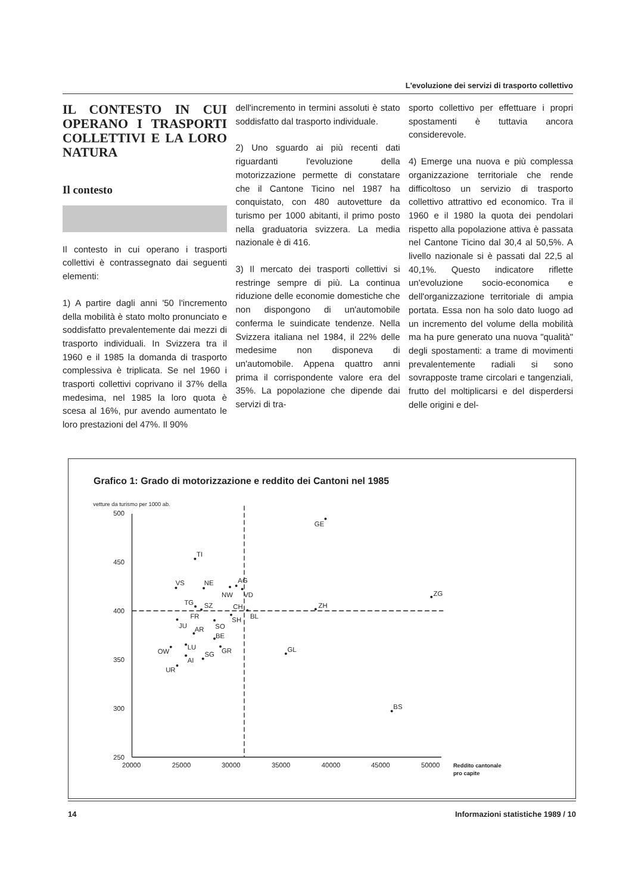L'evoluzione dei servizi di trasporto collettivo
IL CONTESTO IN CUI OPERANO I TRASPORTI COLLETTIVI E LA LORO NATURA
Il contesto
Il contesto in cui operano i trasporti collettivi è contrassegnato dai seguenti elementi:
1) A partire dagli anni '50 l'incremento della mobilità è stato molto pronunciato e soddisfatto prevalentemente dai mezzi di trasporto individuali. In Svizzera tra il 1960 e il 1985 la domanda di trasporto complessiva è triplicata. Se nel 1960 i trasporti collettivi coprivano il 37% della medesima, nel 1985 la loro quota è scesa al 16%, pur avendo aumentato le loro prestazioni del 47%. Il 90%
dell'incremento in termini assoluti è stato soddisfatto dal trasporto individuale.
2) Uno sguardo ai più recenti dati riguardanti l'evoluzione della motorizzazione permette di constatare che il Cantone Ticino nel 1987 ha conquistato, con 480 autovetture da turismo per 1000 abitanti, il primo posto nella graduatoria svizzera. La media nazionale è di 416.
3) Il mercato dei trasporti collettivi si restringe sempre di più. La continua riduzione delle economie domestiche che non dispongono di un'automobile conferma le suindicate tendenze. Nella Svizzera italiana nel 1984, il 22% delle medesime non disponeva di un'automobile. Appena quattro anni prima il corrispondente valore era del 35%. La popolazione che dipende dai servizi di tra-
sporto collettivo per effettuare i propri spostamenti è tuttavia ancora considerevole.
4) Emerge una nuova e più complessa organizzazione territoriale che rende difficoltoso un servizio di trasporto collettivo attrattivo ed economico. Tra il 1960 e il 1980 la quota dei pendolari rispetto alla popolazione attiva è passata nel Cantone Ticino dal 30,4 al 50,5%. A livello nazionale si è passati dal 22,5 al 40,1%. Questo indicatore riflette un'evoluzione socio-economica e dell'organizzazione territoriale di ampia portata. Essa non ha solo dato luogo ad un incremento del volume della mobilità ma ha pure generato una nuova "qualità" degli spostamenti: a trame di movimenti prevalentemente radiali si sono sovrapposte trame circolari e tangenziali, frutto del moltiplicarsi e del disperdersi delle origini e del-
Grafico 1: Grado di motorizzazione e reddito dei Cantoni nel 1985
vetture da turismo per 1000 ab.
500
450
400
350
300
250
20000
25000
30000
35000
40000
45000
50000
Reddito cantonale
pro capite
GE
TI
VS
NE
NW
AG
VD
ZG
TG
SZ
FR
CH
BL
SH
ZH
JU
SO
AR
BE
OW
LU
GR
GL
AI
SG
UR
BS
14 Informazioni statistiche 1989 / 10